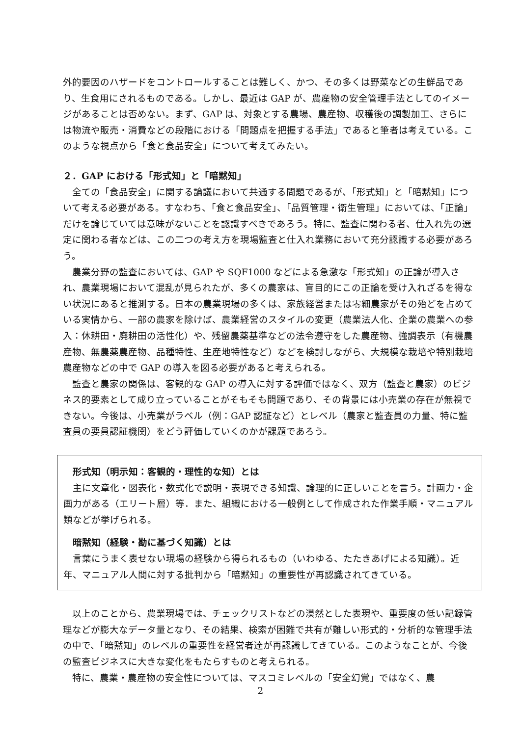外的要因のハザードをコントロールすることは難しく、かつ、その多くは野菜などの生鮮品であり、生食用にされるものである。しかし、最近は GAP が、農産物の安全管理手法としてのイメージがあることは否めない。まず、GAP は、対象とする農場、農産物、収穫後の調製加工、さらには物流や販売・消費などの段階における「問題点を把握する手法」であると筆者は考えている。このような視点から「食と食品安全」について考えてみたい。
２．GAP における「形式知」と「暗黙知」
全ての「食品安全」に関する論議において共通する問題であるが、「形式知」と「暗黙知」について考える必要がある。すなわち、「食と食品安全」、「品質管理・衛生管理」においては、「正論」だけを論じていては意味がないことを認識すべきであろう。特に、監査に関わる者、仕入れ先の選定に関わる者などは、この二つの考え方を現場監査と仕入れ業務において充分認識する必要があろう。
農業分野の監査においては、GAP や SQF1000 などによる急激な「形式知」の正論が導入され、農業現場において混乱が見られたが、多くの農家は、盲目的にこの正論を受け入れざるを得ない状況にあると推測する。日本の農業現場の多くは、家族経営または零細農家がその殆どを占めている実情から、一部の農家を除けば、農業経営のスタイルの変更（農業法人化、企業の農業への参入：休耕田・廃耕田の活性化）や、残留農薬基準などの法令遵守をした農産物、強調表示（有機農産物、無農薬農産物、品種特性、生産地特性など）などを検討しながら、大規模な栽培や特別栽培農産物などの中で GAP の導入を図る必要があると考えられる。
監査と農家の関係は、客観的な GAP の導入に対する評価ではなく、双方（監査と農家）のビジネス的要素として成り立っていることがそもそも問題であり、その背景には小売業の存在が無視できない。今後は、小売業がラベル（例：GAP 認証など）とレベル（農家と監査員の力量、特に監査員の要員認証機関）をどう評価していくのかが課題であろう。
形式知（明示知：客観的・理性的な知）とは
主に文章化・図表化・数式化で説明・表現できる知識、論理的に正しいことを言う。計画力・企画力がある（エリート層）等．また、組織における一般例として作成された作業手順・マニュアル類などが挙げられる。
暗黙知（経験・勘に基づく知識）とは
言葉にうまく表せない現場の経験から得られるもの（いわゆる、たたきあげによる知識）。近年、マニュアル人間に対する批判から「暗黙知」の重要性が再認識されてきている。
以上のことから、農業現場では、チェックリストなどの漠然とした表現や、重要度の低い記録管理などが膨大なデータ量となり、その結果、検索が困難で共有が難しい形式的・分析的な管理手法の中で、「暗黙知」のレベルの重要性を経営者達が再認識してきている。このようなことが、今後の監査ビジネスに大きな変化をもたらすものと考えられる。
特に、農業・農産物の安全性については、マスコミレベルの「安全幻覚」ではなく、農
2